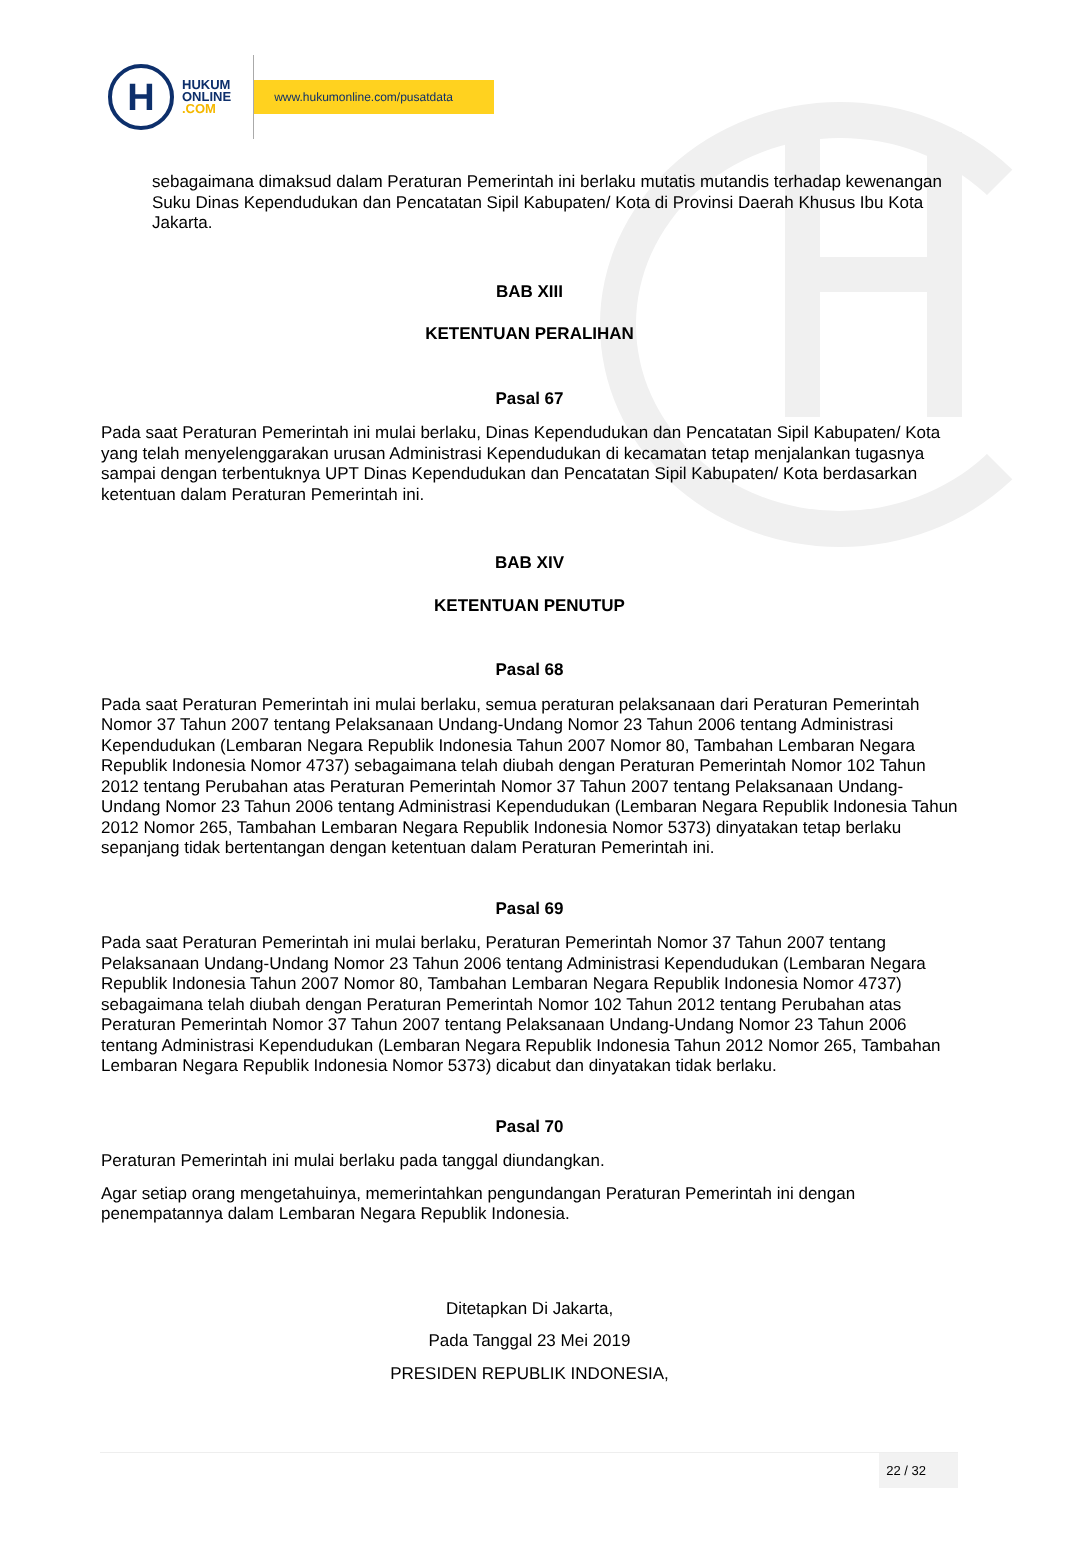H
HUKUM
ONLINE
.COM
www.hukumonline.com/pusatdata
sebagaimana dimaksud dalam Peraturan Pemerintah ini berlaku mutatis mutandis terhadap kewenangan Suku Dinas Kependudukan dan Pencatatan Sipil Kabupaten/ Kota di Provinsi Daerah Khusus Ibu Kota Jakarta.
BAB XIII
KETENTUAN PERALIHAN
Pasal 67
Pada saat Peraturan Pemerintah ini mulai berlaku, Dinas Kependudukan dan Pencatatan Sipil Kabupaten/ Kota yang telah menyelenggarakan urusan Administrasi Kependudukan di kecamatan tetap menjalankan tugasnya sampai dengan terbentuknya UPT Dinas Kependudukan dan Pencatatan Sipil Kabupaten/ Kota berdasarkan ketentuan dalam Peraturan Pemerintah ini.
BAB XIV
KETENTUAN PENUTUP
Pasal 68
Pada saat Peraturan Pemerintah ini mulai berlaku, semua peraturan pelaksanaan dari Peraturan Pemerintah Nomor 37 Tahun 2007 tentang Pelaksanaan Undang-Undang Nomor 23 Tahun 2006 tentang Administrasi Kependudukan (Lembaran Negara Republik Indonesia Tahun 2007 Nomor 80, Tambahan Lembaran Negara Republik Indonesia Nomor 4737) sebagaimana telah diubah dengan Peraturan Pemerintah Nomor 102 Tahun 2012 tentang Perubahan atas Peraturan Pemerintah Nomor 37 Tahun 2007 tentang Pelaksanaan Undang-Undang Nomor 23 Tahun 2006 tentang Administrasi Kependudukan (Lembaran Negara Republik Indonesia Tahun 2012 Nomor 265, Tambahan Lembaran Negara Republik Indonesia Nomor 5373) dinyatakan tetap berlaku sepanjang tidak bertentangan dengan ketentuan dalam Peraturan Pemerintah ini.
Pasal 69
Pada saat Peraturan Pemerintah ini mulai berlaku, Peraturan Pemerintah Nomor 37 Tahun 2007 tentang Pelaksanaan Undang-Undang Nomor 23 Tahun 2006 tentang Administrasi Kependudukan (Lembaran Negara Republik Indonesia Tahun 2007 Nomor 80, Tambahan Lembaran Negara Republik Indonesia Nomor 4737) sebagaimana telah diubah dengan Peraturan Pemerintah Nomor 102 Tahun 2012 tentang Perubahan atas Peraturan Pemerintah Nomor 37 Tahun 2007 tentang Pelaksanaan Undang-Undang Nomor 23 Tahun 2006 tentang Administrasi Kependudukan (Lembaran Negara Republik Indonesia Tahun 2012 Nomor 265, Tambahan Lembaran Negara Republik Indonesia Nomor 5373) dicabut dan dinyatakan tidak berlaku.
Pasal 70
Peraturan Pemerintah ini mulai berlaku pada tanggal diundangkan.
Agar setiap orang mengetahuinya, memerintahkan pengundangan Peraturan Pemerintah ini dengan penempatannya dalam Lembaran Negara Republik Indonesia.
Ditetapkan Di Jakarta,
Pada Tanggal 23 Mei 2019
PRESIDEN REPUBLIK INDONESIA,
22 / 32